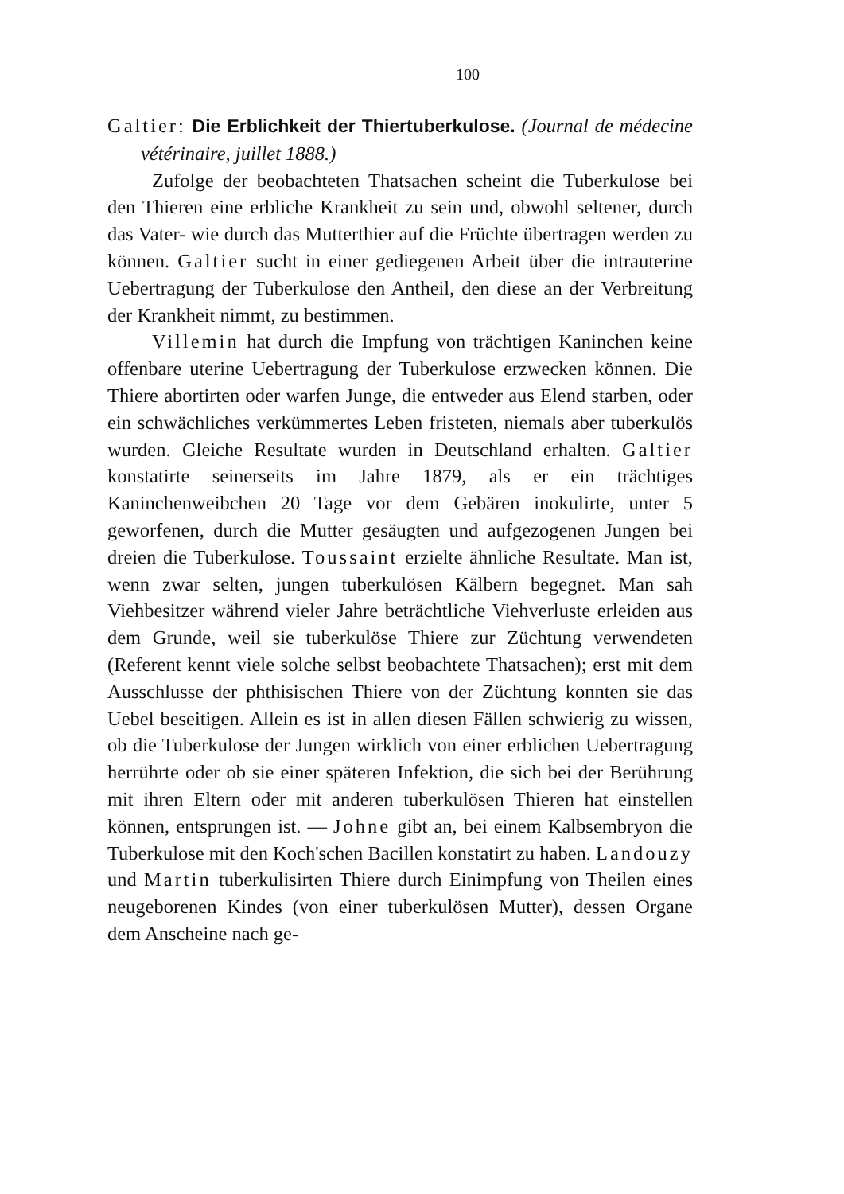100
Galtier: Die Erblichkeit der Thiertuberkulose. (Journal de médecine vétérinaire, juillet 1888.)
Zufolge der beobachteten Thatsachen scheint die Tuberkulose bei den Thieren eine erbliche Krankheit zu sein und, obwohl seltener, durch das Vater- wie durch das Mutterthier auf die Früchte übertragen werden zu können. Galtier sucht in einer gediegenen Arbeit über die intrauterine Uebertragung der Tuberkulose den Antheil, den diese an der Verbreitung der Krankheit nimmt, zu bestimmen.
Villemin hat durch die Impfung von trächtigen Kaninchen keine offenbare uterine Uebertragung der Tuberkulose erzwecken können. Die Thiere abortirten oder warfen Junge, die entweder aus Elend starben, oder ein schwächliches verkümmertes Leben fristeten, niemals aber tuberkulös wurden. Gleiche Resultate wurden in Deutschland erhalten. Galtier konstatirte seinerseits im Jahre 1879, als er ein trächtiges Kaninchenweibchen 20 Tage vor dem Gebären inokulirte, unter 5 geworfenen, durch die Mutter gesäugten und aufgezogenen Jungen bei dreien die Tuberkulose. Toussaint erzielte ähnliche Resultate. Man ist, wenn zwar selten, jungen tuberkulösen Kälbern begegnet. Man sah Viehbesitzer während vieler Jahre beträchtliche Viehverluste erleiden aus dem Grunde, weil sie tuberkulöse Thiere zur Züchtung verwendeten (Referent kennt viele solche selbst beobachtete Thatsachen); erst mit dem Ausschlusse der phthisischen Thiere von der Züchtung konnten sie das Uebel beseitigen. Allein es ist in allen diesen Fällen schwierig zu wissen, ob die Tuberkulose der Jungen wirklich von einer erblichen Uebertragung herrührte oder ob sie einer späteren Infektion, die sich bei der Berührung mit ihren Eltern oder mit anderen tuberkulösen Thieren hat einstellen können, entsprungen ist. — Johne gibt an, bei einem Kalbsembryon die Tuberkulose mit den Koch'schen Bacillen konstatirt zu haben. Landouzy und Martin tuberkulisirten Thiere durch Einimpfung von Theilen eines neugeborenen Kindes (von einer tuberkulösen Mutter), dessen Organe dem Anscheine nach ge-